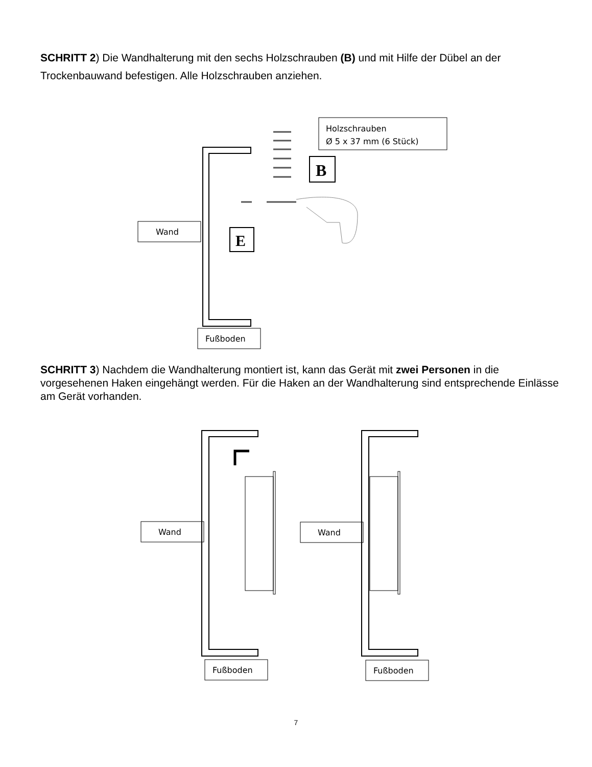SCHRITT 2) Die Wandhalterung mit den sechs Holzschrauben (B) und mit Hilfe der Dübel an der Trockenbauwand befestigen. Alle Holzschrauben anziehen.
Wand
Fußboden
Holzschrauben
Ø 5 x 37 mm (6 Stück)
B
E
SCHRITT 3) Nachdem die Wandhalterung montiert ist, kann das Gerät mit zwei Personen in die vorgesehenen Haken eingehängt werden. Für die Haken an der Wandhalterung sind entsprechende Einlässe am Gerät vorhanden.
Wand
Wand
Fußboden
Fußboden
7